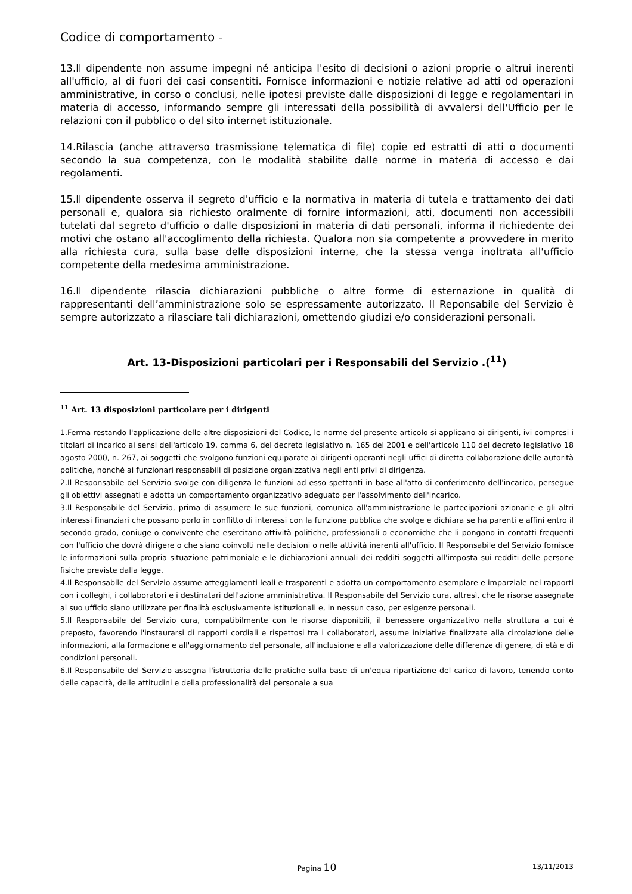Codice di comportamento –
13.Il dipendente non assume impegni né anticipa l'esito di decisioni o azioni proprie o altrui inerenti all'ufficio, al di fuori dei casi consentiti. Fornisce informazioni e notizie relative ad atti od operazioni amministrative, in corso o conclusi, nelle ipotesi previste dalle disposizioni di legge e regolamentari in materia di accesso, informando sempre gli interessati della possibilità di avvalersi dell'Ufficio per le relazioni con il pubblico o del sito internet istituzionale.
14.Rilascia (anche attraverso trasmissione telematica di file) copie ed estratti di atti o documenti secondo la sua competenza, con le modalità stabilite dalle norme in materia di accesso e dai regolamenti.
15.Il dipendente osserva il segreto d'ufficio e la normativa in materia di tutela e trattamento dei dati personali e, qualora sia richiesto oralmente di fornire informazioni, atti, documenti non accessibili tutelati dal segreto d'ufficio o dalle disposizioni in materia di dati personali, informa il richiedente dei motivi che ostano all'accoglimento della richiesta. Qualora non sia competente a provvedere in merito alla richiesta cura, sulla base delle disposizioni interne, che la stessa venga inoltrata all'ufficio competente della medesima amministrazione.
16.Il dipendente rilascia dichiarazioni pubbliche o altre forme di esternazione in qualità di rappresentanti dell’amministrazione solo se espressamente autorizzato. Il Reponsabile del Servizio è sempre autorizzato a rilasciare tali dichiarazioni, omettendo giudizi e/o considerazioni personali.
Art. 13-Disposizioni particolari per i Responsabili del Servizio .(<sup>11</sup>)
<sup>11</sup> Art. 13 disposizioni particolare per i dirigenti
1.Ferma restando l'applicazione delle altre disposizioni del Codice, le norme del presente articolo si applicano ai dirigenti, ivi compresi i titolari di incarico ai sensi dell'articolo 19, comma 6, del decreto legislativo n. 165 del 2001 e dell'articolo 110 del decreto legislativo 18 agosto 2000, n. 267, ai soggetti che svolgono funzioni equiparate ai dirigenti operanti negli uffici di diretta collaborazione delle autorità politiche, nonché ai funzionari responsabili di posizione organizzativa negli enti privi di dirigenza.
2.Il Responsabile del Servizio svolge con diligenza le funzioni ad esso spettanti in base all'atto di conferimento dell'incarico, persegue gli obiettivi assegnati e adotta un comportamento organizzativo adeguato per l'assolvimento dell'incarico.
3.Il Responsabile del Servizio, prima di assumere le sue funzioni, comunica all'amministrazione le partecipazioni azionarie e gli altri interessi finanziari che possano porlo in conflitto di interessi con la funzione pubblica che svolge e dichiara se ha parenti e affini entro il secondo grado, coniuge o convivente che esercitano attività politiche, professionali o economiche che li pongano in contatti frequenti con l'ufficio che dovrà dirigere o che siano coinvolti nelle decisioni o nelle attività inerenti all'ufficio. Il Responsabile del Servizio fornisce le informazioni sulla propria situazione patrimoniale e le dichiarazioni annuali dei redditi soggetti all'imposta sui redditi delle persone fisiche previste dalla legge.
4.Il Responsabile del Servizio assume atteggiamenti leali e trasparenti e adotta un comportamento esemplare e imparziale nei rapporti con i colleghi, i collaboratori e i destinatari dell'azione amministrativa. Il Responsabile del Servizio cura, altresì, che le risorse assegnate al suo ufficio siano utilizzate per finalità esclusivamente istituzionali e, in nessun caso, per esigenze personali.
5.Il Responsabile del Servizio cura, compatibilmente con le risorse disponibili, il benessere organizzativo nella struttura a cui è preposto, favorendo l'instaurarsi di rapporti cordiali e rispettosi tra i collaboratori, assume iniziative finalizzate alla circolazione delle informazioni, alla formazione e all'aggiornamento del personale, all'inclusione e alla valorizzazione delle differenze di genere, di età e di condizioni personali.
6.Il Responsabile del Servizio assegna l'istruttoria delle pratiche sulla base di un'equa ripartizione del carico di lavoro, tenendo conto delle capacità, delle attitudini e della professionalità del personale a sua
Pagina 10
13/11/2013